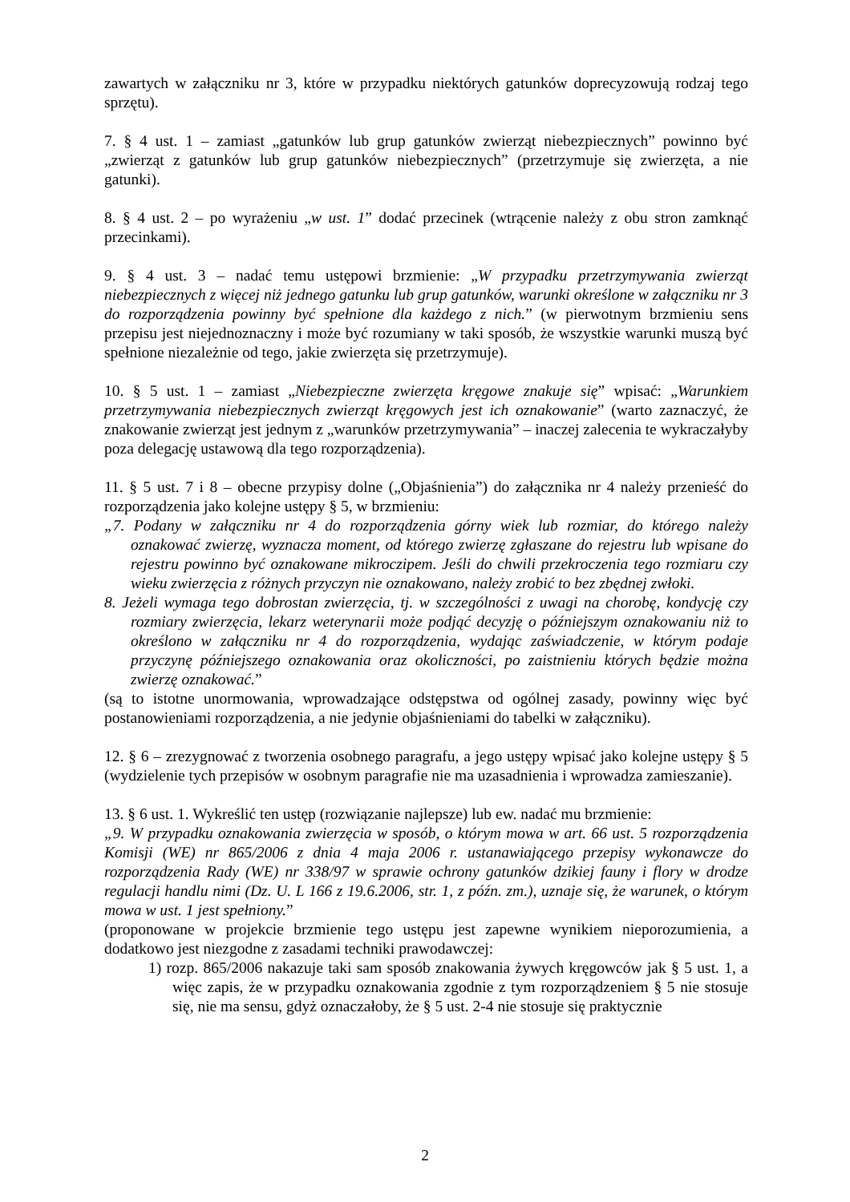zawartych w załączniku nr 3, które w przypadku niektórych gatunków doprecyzowują rodzaj tego sprzętu).
7. § 4 ust. 1 – zamiast „gatunków lub grup gatunków zwierząt niebezpiecznych” powinno być „zwierząt z gatunków lub grup gatunków niebezpiecznych” (przetrzymuje się zwierzęta, a nie gatunki).
8. § 4 ust. 2 – po wyrażeniu „w ust. 1” dodać przecinek (wtrącenie należy z obu stron zamknąć przecinkami).
9. § 4 ust. 3 – nadać temu ustępowi brzmienie: „W przypadku przetrzymywania zwierząt niebezpiecznych z więcej niż jednego gatunku lub grup gatunków, warunki określone w załączniku nr 3 do rozporządzenia powinny być spełnione dla każdego z nich.” (w pierwotnym brzmieniu sens przepisu jest niejednoznaczny i może być rozumiany w taki sposób, że wszystkie warunki muszą być spełnione niezależnie od tego, jakie zwierzęta się przetrzymuje).
10. § 5 ust. 1 – zamiast „Niebezpieczne zwierzęta kręgowe znakuje się” wpisać: „Warunkiem przetrzymywania niebezpiecznych zwierząt kręgowych jest ich oznakowanie” (warto zaznaczyć, że znakowanie zwierząt jest jednym z „warunków przetrzymywania” – inaczej zalecenia te wykraczałyby poza delegację ustawową dla tego rozporządzenia).
11. § 5 ust. 7 i 8 – obecne przypisy dolne („Objaśnienia”) do załącznika nr 4 należy przenieść do rozporządzenia jako kolejne ustępy § 5, w brzmieniu:
„7. Podany w załączniku nr 4 do rozporządzenia górny wiek lub rozmiar, do którego należy oznakować zwierzę, wyznacza moment, od którego zwierzę zgłaszane do rejestru lub wpisane do rejestru powinno być oznakowane mikroczipem. Jeśli do chwili przekroczenia tego rozmiaru czy wieku zwierzęcia z różnych przyczyn nie oznakowano, należy zrobić to bez zbędnej zwłoki.
8. Jeżeli wymaga tego dobrostan zwierzęcia, tj. w szczególności z uwagi na chorobę, kondycję czy rozmiary zwierzęcia, lekarz weterynarii może podjąć decyzję o późniejszym oznakowaniu niż to określono w załączniku nr 4 do rozporządzenia, wydając zaświadczenie, w którym podaje przyczynę późniejszego oznakowania oraz okoliczności, po zaistnieniu których będzie można zwierzę oznakować.”
(są to istotne unormowania, wprowadzające odstępstwa od ogólnej zasady, powinny więc być postanowieniami rozporządzenia, a nie jedynie objaśnieniami do tabelki w załączniku).
12. § 6 – zrezygnować z tworzenia osobnego paragrafu, a jego ustępy wpisać jako kolejne ustępy § 5 (wydzielenie tych przepisów w osobnym paragrafie nie ma uzasadnienia i wprowadza zamieszanie).
13. § 6 ust. 1. Wykreślić ten ustęp (rozwiązanie najlepsze) lub ew. nadać mu brzmienie:
„9. W przypadku oznakowania zwierzęcia w sposób, o którym mowa w art. 66 ust. 5 rozporządzenia Komisji (WE) nr 865/2006 z dnia 4 maja 2006 r. ustanawiającego przepisy wykonawcze do rozporządzenia Rady (WE) nr 338/97 w sprawie ochrony gatunków dzikiej fauny i flory w drodze regulacji handlu nimi (Dz. U. L 166 z 19.6.2006, str. 1, z późn. zm.), uznaje się, że warunek, o którym mowa w ust. 1 jest spełniony.”
(proponowane w projekcie brzmienie tego ustępu jest zapewne wynikiem nieporozumienia, a dodatkowo jest niezgodne z zasadami techniki prawodawczej:
1) rozp. 865/2006 nakazuje taki sam sposób znakowania żywych kręgowców jak § 5 ust. 1, a więc zapis, że w przypadku oznakowania zgodnie z tym rozporządzeniem § 5 nie stosuje się, nie ma sensu, gdyż oznaczałoby, że § 5 ust. 2-4 nie stosuje się praktycznie
2